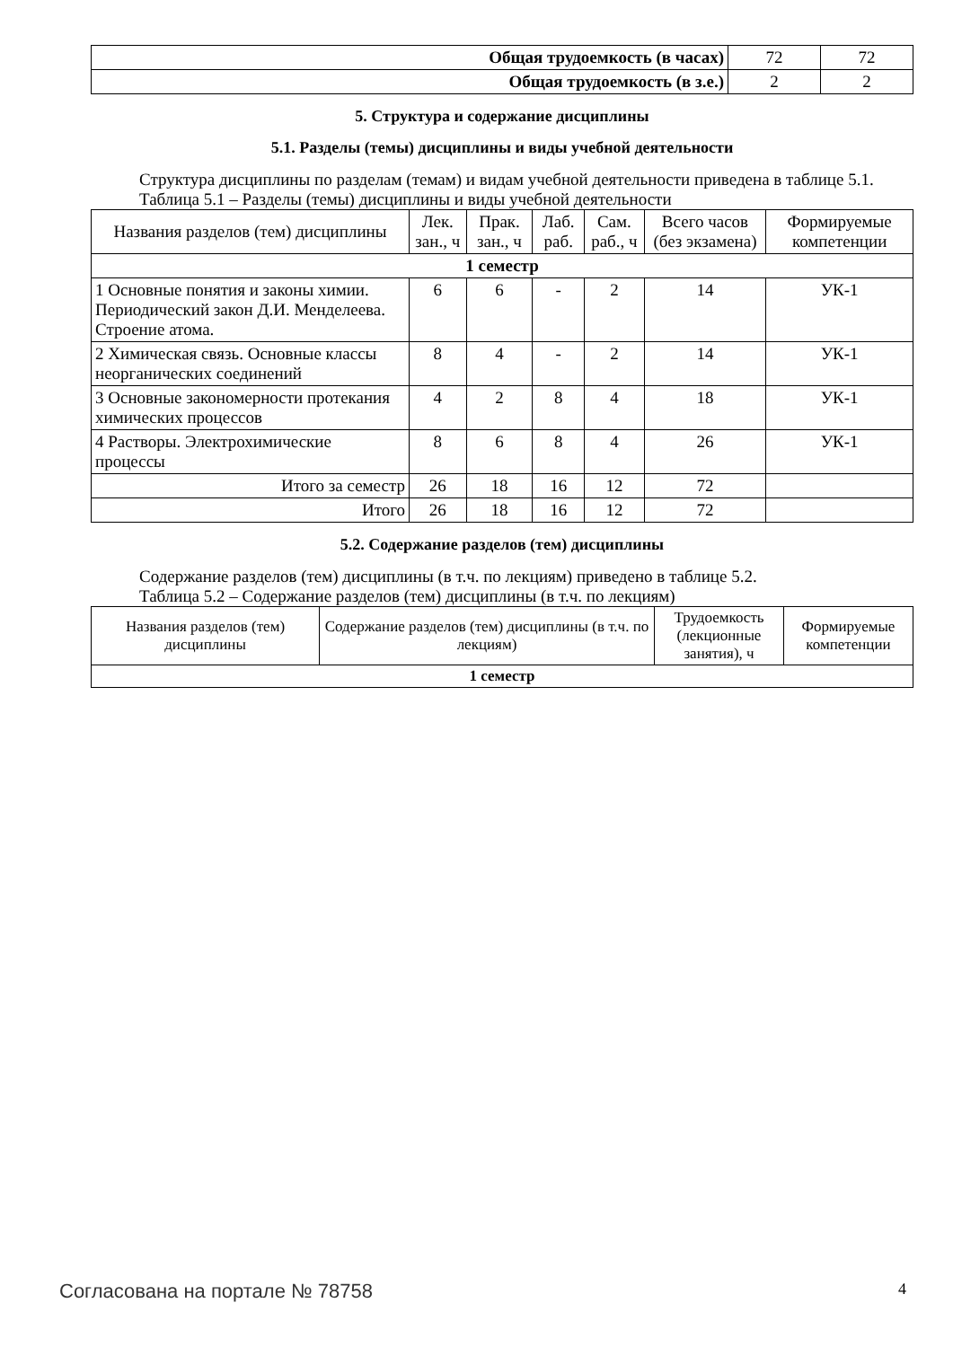| Общая трудоемкость (в часах) | 72 | 72 |
| Общая трудоемкость (в з.е.) | 2 | 2 |
5. Структура и содержание дисциплины
5.1. Разделы (темы) дисциплины и виды учебной деятельности
Структура дисциплины по разделам (темам) и видам учебной деятельности приведена в таблице 5.1.
Таблица 5.1 – Разделы (темы) дисциплины и виды учебной деятельности
| Названия разделов (тем) дисциплины | Лек. зан., ч | Прак. зан., ч | Лаб. раб. | Сам. раб., ч | Всего часов (без экзамена) | Формируемые компетенции |
| --- | --- | --- | --- | --- | --- | --- |
| 1 семестр | | | | | | |
| 1 Основные понятия и законы химии. Периодический закон Д.И. Менделеева. Строение атома. | 6 | 6 | - | 2 | 14 | УК-1 |
| 2 Химическая связь. Основные классы неорганических соединений | 8 | 4 | - | 2 | 14 | УК-1 |
| 3 Основные закономерности протекания химических процессов | 4 | 2 | 8 | 4 | 18 | УК-1 |
| 4 Растворы. Электрохимические процессы | 8 | 6 | 8 | 4 | 26 | УК-1 |
| Итого за семестр | 26 | 18 | 16 | 12 | 72 | |
| Итого | 26 | 18 | 16 | 12 | 72 | |
5.2. Содержание разделов (тем) дисциплины
Содержание разделов (тем) дисциплины (в т.ч. по лекциям) приведено в таблице 5.2.
Таблица 5.2 – Содержание разделов (тем) дисциплины (в т.ч. по лекциям)
| Названия разделов (тем) дисциплины | Содержание разделов (тем) дисциплины (в т.ч. по лекциям) | Трудоемкость (лекционные занятия), ч | Формируемые компетенции |
| --- | --- | --- | --- |
| 1 семестр | | | |
Согласована на портале № 78758 4